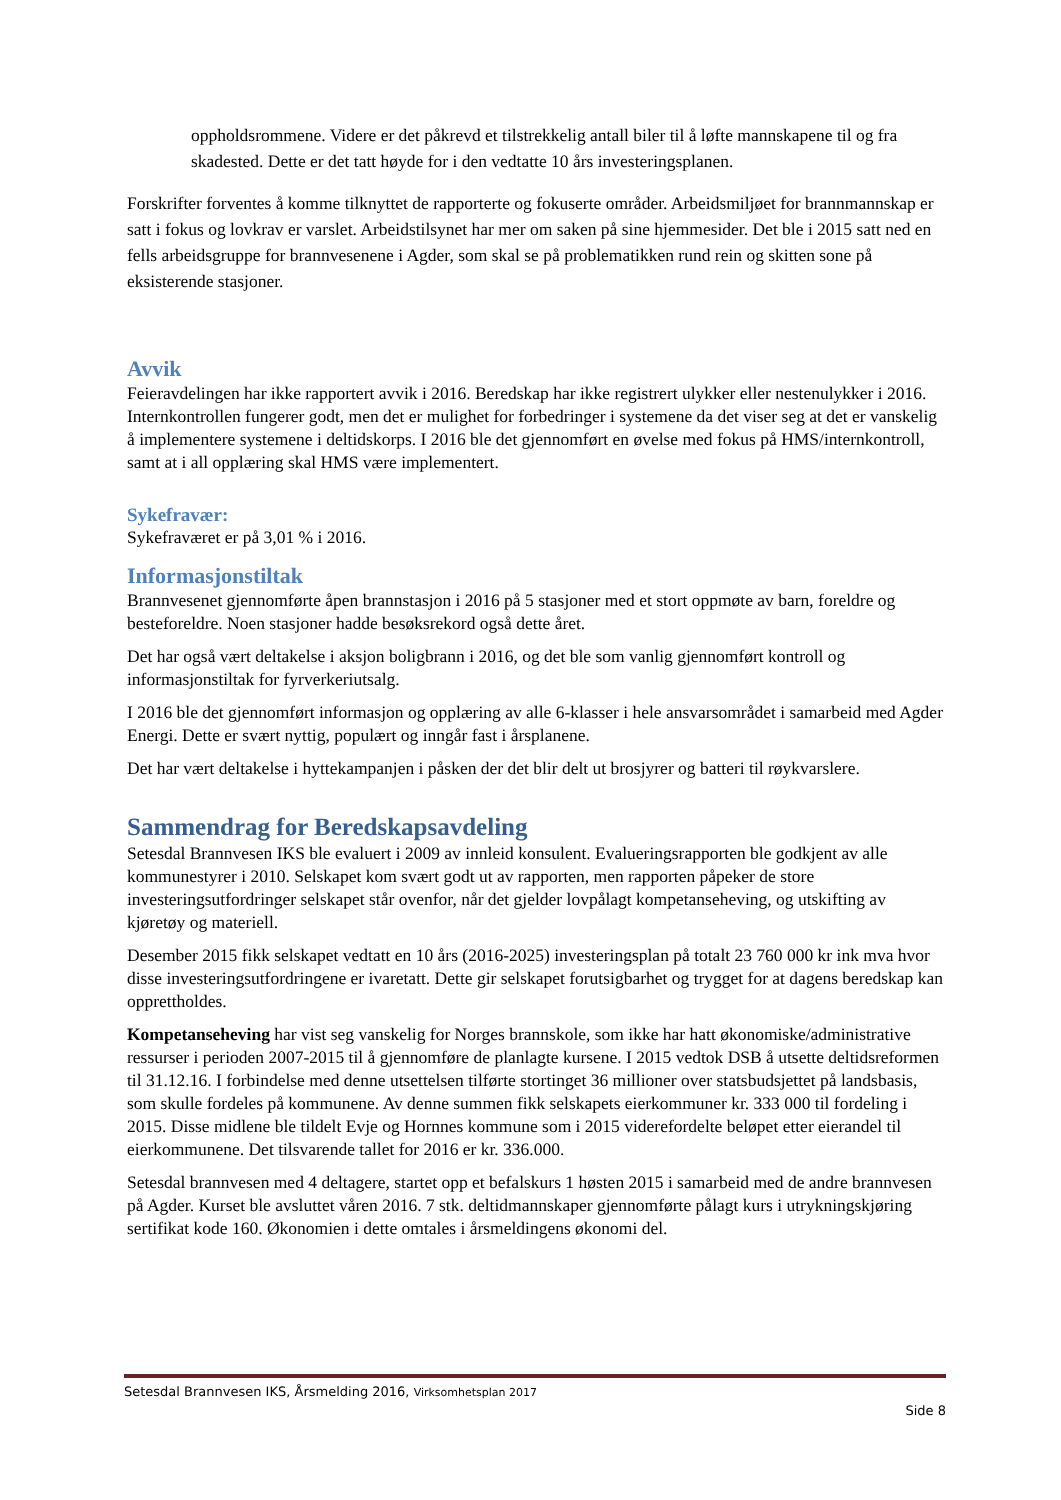oppholdsrommene. Videre er det påkrevd et tilstrekkelig antall biler til å løfte mannskapene til og fra skadested. Dette er det tatt høyde for i den vedtatte 10 års investeringsplanen.
Forskrifter forventes å komme tilknyttet de rapporterte og fokuserte områder. Arbeidsmiljøet for brannmannskap er satt i fokus og lovkrav er varslet. Arbeidstilsynet har mer om saken på sine hjemmesider. Det ble i 2015 satt ned en fells arbeidsgruppe for brannvesenene i Agder, som skal se på problematikken rund rein og skitten sone på eksisterende stasjoner.
Avvik
Feieravdelingen har ikke rapportert avvik i 2016. Beredskap har ikke registrert ulykker eller nestenulykker i 2016. Internkontrollen fungerer godt, men det er mulighet for forbedringer i systemene da det viser seg at det er vanskelig å implementere systemene i deltidskorps. I 2016 ble det gjennomført en øvelse med fokus på HMS/internkontroll, samt at i all opplæring skal HMS være implementert.
Sykefravær:
Sykefraværet er på 3,01 % i 2016.
Informasjonstiltak
Brannvesenet gjennomførte åpen brannstasjon i 2016 på 5 stasjoner med et stort oppmøte av barn, foreldre og besteforeldre. Noen stasjoner hadde besøksrekord også dette året.
Det har også vært deltakelse i aksjon boligbrann i 2016, og det ble som vanlig gjennomført kontroll og informasjonstiltak for fyrverkeriutsalg.
I 2016 ble det gjennomført informasjon og opplæring av alle 6-klasser i hele ansvarsområdet i samarbeid med Agder Energi. Dette er svært nyttig, populært og inngår fast i årsplanene.
Det har vært deltakelse i hyttekampanjen i påsken der det blir delt ut brosjyrer og batteri til røykvarslere.
Sammendrag for Beredskapsavdeling
Setesdal Brannvesen IKS ble evaluert i 2009 av innleid konsulent. Evalueringsrapporten ble godkjent av alle kommunestyrer i 2010. Selskapet kom svært godt ut av rapporten, men rapporten påpeker de store investeringsutfordringer selskapet står ovenfor, når det gjelder lovpålagt kompetanseheving, og utskifting av kjøretøy og materiell.
Desember 2015 fikk selskapet vedtatt en 10 års (2016-2025) investeringsplan på totalt 23 760 000 kr ink mva hvor disse investeringsutfordringene er ivaretatt. Dette gir selskapet forutsigbarhet og trygget for at dagens beredskap kan opprettholdes.
Kompetanseheving har vist seg vanskelig for Norges brannskole, som ikke har hatt økonomiske/administrative ressurser i perioden 2007-2015 til å gjennomføre de planlagte kursene. I 2015 vedtok DSB å utsette deltidsreformen til 31.12.16. I forbindelse med denne utsettelsen tilførte stortinget 36 millioner over statsbudsjettet på landsbasis, som skulle fordeles på kommunene. Av denne summen fikk selskapets eierkommuner kr. 333 000 til fordeling i 2015. Disse midlene ble tildelt Evje og Hornnes kommune som i 2015 viderefordelte beløpet etter eierandel til eierkommunene. Det tilsvarende tallet for 2016 er kr. 336.000.
Setesdal brannvesen med 4 deltagere, startet opp et befalskurs 1 høsten 2015 i samarbeid med de andre brannvesen på Agder. Kurset ble avsluttet våren 2016. 7 stk. deltidmannskaper gjennomførte pålagt kurs i utrykningskjøring sertifikat kode 160. Økonomien i dette omtales i årsmeldingens økonomi del.
Setesdal Brannvesen IKS, Årsmelding 2016, Virksomhetsplan 2017
Side 8